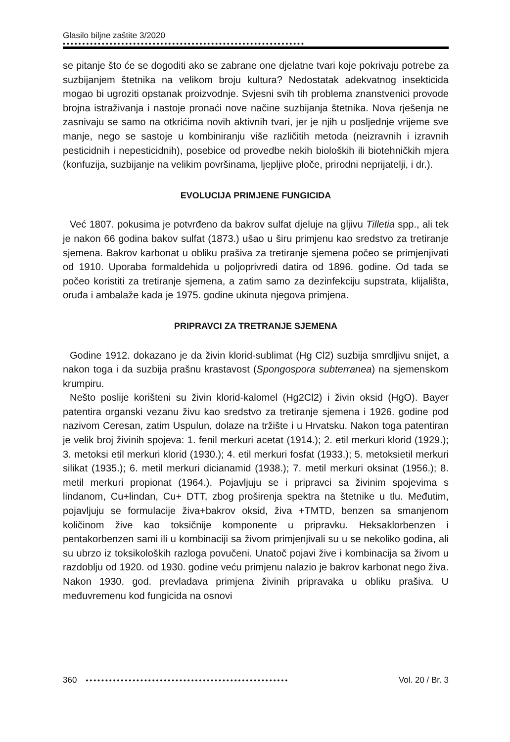Glasilo biljne zaštite 3/2020
••••••••••••••••••••••••••••••••••••••••••••••••••••••••••••••
se pitanje što će se dogoditi ako se zabrane one djelatne tvari koje pokrivaju potrebe za suzbijanjem štetnika na velikom broju kultura? Nedostatak adekvatnog insekticida mogao bi ugroziti opstanak proizvodnje. Svjesni svih tih problema znanstvenici provode brojna istraživanja i nastoje pronaći nove načine suzbijanja štetnika. Nova rješenja ne zasnivaju se samo na otkrićima novih aktivnih tvari, jer je njih u posljednje vrijeme sve manje, nego se sastoje u kombiniranju više različitih metoda (neizravnih i izravnih pesticidnih i nepesticidnih), posebice od provedbe nekih bioloških ili biotehničkih mjera (konfuzija, suzbijanje na velikim površinama, ljepljive ploče, prirodni neprijatelji, i dr.).
EVOLUCIJA PRIMJENE FUNGICIDA
Već 1807. pokusima je potvrđeno da bakrov sulfat djeluje na gljivu Tilletia spp., ali tek je nakon 66 godina bakov sulfat (1873.) ušao u širu primjenu kao sredstvo za tretiranje sjemena. Bakrov karbonat u obliku prašiva za tretiranje sjemena počeo se primjenjivati od 1910. Uporaba formaldehida u poljoprivredi datira od 1896. godine. Od tada se počeo koristiti za tretiranje sjemena, a zatim samo za dezinfekciju supstrata, klijališta, oruđa i ambalaže kada je 1975. godine ukinuta njegova primjena.
PRIPRAVCI ZA TRETRANJE SJEMENA
Godine 1912. dokazano je da živin klorid-sublimat (Hg Cl2) suzbija smrdljivu snijet, a nakon toga i da suzbija prašnu krastavost (Spongospora subterranea) na sjemenskom krumpiru.
Nešto poslije korišteni su živin klorid-kalomel (Hg2Cl2) i živin oksid (HgO). Bayer patentira organski vezanu živu kao sredstvo za tretiranje sjemena i 1926. godine pod nazivom Ceresan, zatim Uspulun, dolaze na tržište i u Hrvatsku. Nakon toga patentiran je velik broj živinih spojeva: 1. fenil merkuri acetat (1914.); 2. etil merkuri klorid (1929.); 3. metoksi etil merkuri klorid (1930.); 4. etil merkuri fosfat (1933.); 5. metoksietil merkuri silikat (1935.); 6. metil merkuri dicianamid (1938.); 7. metil merkuri oksinat (1956.); 8. metil merkuri propionat (1964.). Pojavljuju se i pripravci sa živinim spojevima s lindanom, Cu+lindan, Cu+ DTT, zbog proširenja spektra na štetnike u tlu. Međutim, pojavljuju se formulacije živa+bakrov oksid, živa +TMTD, benzen sa smanjenom količinom žive kao toksičnije komponente u pripravku. Heksaklorbenzen i pentakorbenzen sami ili u kombinaciji sa živom primjenjivali su u se nekoliko godina, ali su ubrzo iz toksikoloških razloga povučeni. Unatoč pojavi žive i kombinacija sa živom u razdoblju od 1920. od 1930. godine veću primjenu nalazio je bakrov karbonat nego živa. Nakon 1930. god. prevladava primjena živinih pripravaka u obliku prašiva. U međuvremenu kod fungicida na osnovi
360
••••••••••••••••••••••••••••••••••••••••••••••••••••
Vol. 20 / Br. 3